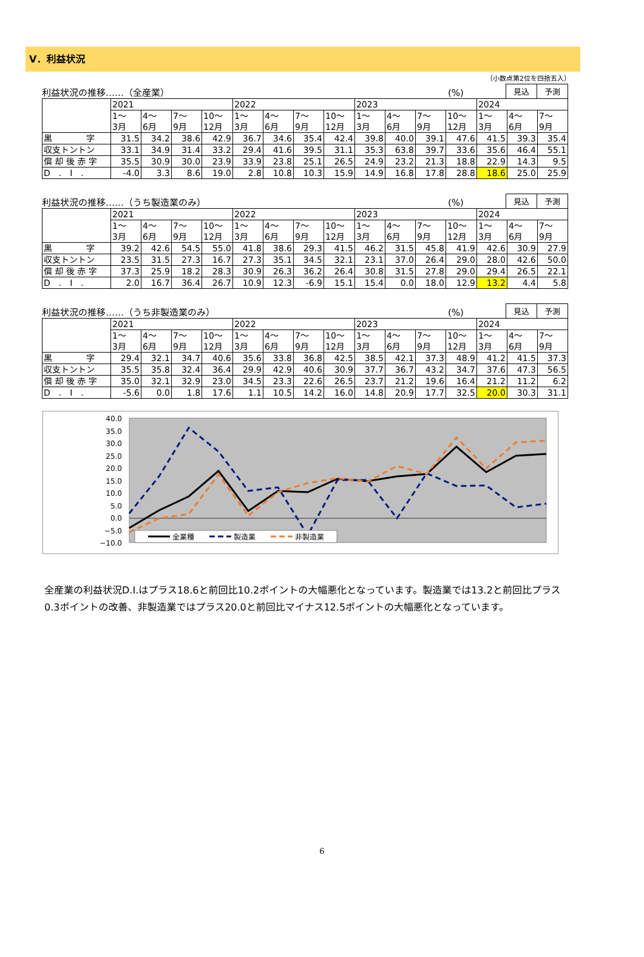Ⅴ．利益状況
（小数点第2位を四捨五入）
利益状況の推移……（全産業） (%)
見込 予測
| | 2021 | | | | 2022 | | | | 2023 | | | | 2024 | | |
| --- | --- | --- | --- | --- | --- | --- | --- | --- | --- | --- | --- | --- | --- | --- | --- |
| | 1～ 3月 | 4～ 6月 | 7～ 9月 | 10～ 12月 | 1～ 3月 | 4～ 6月 | 7～ 9月 | 10～ 12月 | 1～ 3月 | 4～ 6月 | 7～ 9月 | 10～ 12月 | 1～ 3月 | 4～ 6月 | 7～ 9月 |
| 黒 字 | 31.5 | 34.2 | 38.6 | 42.9 | 36.7 | 34.6 | 35.4 | 42.4 | 39.8 | 40.0 | 39.1 | 47.6 | 41.5 | 39.3 | 35.4 |
| 収支トントン | 33.1 | 34.9 | 31.4 | 33.2 | 29.4 | 41.6 | 39.5 | 31.1 | 35.3 | 63.8 | 39.7 | 33.6 | 35.6 | 46.4 | 55.1 |
| 償 却 後 赤 字 | 35.5 | 30.9 | 30.0 | 23.9 | 33.9 | 23.8 | 25.1 | 26.5 | 24.9 | 23.2 | 21.3 | 18.8 | 22.9 | 14.3 | 9.5 |
| D . I . | -4.0 | 3.3 | 8.6 | 19.0 | 2.8 | 10.8 | 10.3 | 15.9 | 14.9 | 16.8 | 17.8 | 28.8 | 18.6 | 25.0 | 25.9 |
利益状況の推移……（うち製造業のみ） (%)
見込 予測
| | 2021 | | | | 2022 | | | | 2023 | | | | 2024 | | |
| --- | --- | --- | --- | --- | --- | --- | --- | --- | --- | --- | --- | --- | --- | --- | --- |
| | 1～ 3月 | 4～ 6月 | 7～ 9月 | 10～ 12月 | 1～ 3月 | 4～ 6月 | 7～ 9月 | 10～ 12月 | 1～ 3月 | 4～ 6月 | 7～ 9月 | 10～ 12月 | 1～ 3月 | 4～ 6月 | 7～ 9月 |
| 黒 字 | 39.2 | 42.6 | 54.5 | 55.0 | 41.8 | 38.6 | 29.3 | 41.5 | 46.2 | 31.5 | 45.8 | 41.9 | 42.6 | 30.9 | 27.9 |
| 収支トントン | 23.5 | 31.5 | 27.3 | 16.7 | 27.3 | 35.1 | 34.5 | 32.1 | 23.1 | 37.0 | 26.4 | 29.0 | 28.0 | 42.6 | 50.0 |
| 償 却 後 赤 字 | 37.3 | 25.9 | 18.2 | 28.3 | 30.9 | 26.3 | 36.2 | 26.4 | 30.8 | 31.5 | 27.8 | 29.0 | 29.4 | 26.5 | 22.1 |
| D . I . | 2.0 | 16.7 | 36.4 | 26.7 | 10.9 | 12.3 | -6.9 | 15.1 | 15.4 | 0.0 | 18.0 | 12.9 | 13.2 | 4.4 | 5.8 |
利益状況の推移……（うち非製造業のみ） (%)
見込 予測
| | 2021 | | | | 2022 | | | | 2023 | | | | 2024 | | |
| --- | --- | --- | --- | --- | --- | --- | --- | --- | --- | --- | --- | --- | --- | --- | --- |
| | 1～ 3月 | 4～ 6月 | 7～ 9月 | 10～ 12月 | 1～ 3月 | 4～ 6月 | 7～ 9月 | 10～ 12月 | 1～ 3月 | 4～ 6月 | 7～ 9月 | 10～ 12月 | 1～ 3月 | 4～ 6月 | 7～ 9月 |
| 黒 字 | 29.4 | 32.1 | 34.7 | 40.6 | 35.6 | 33.8 | 36.8 | 42.5 | 38.5 | 42.1 | 37.3 | 48.9 | 41.2 | 41.5 | 37.3 |
| 収支トントン | 35.5 | 35.8 | 32.4 | 36.4 | 29.9 | 42.9 | 40.6 | 30.9 | 37.7 | 36.7 | 43.2 | 34.7 | 37.6 | 47.3 | 56.5 |
| 償 却 後 赤 字 | 35.0 | 32.1 | 32.9 | 23.0 | 34.5 | 23.3 | 22.6 | 26.5 | 23.7 | 21.2 | 19.6 | 16.4 | 21.2 | 11.2 | 6.2 |
| D . I . | -5.6 | 0.0 | 1.8 | 17.6 | 1.1 | 10.5 | 14.2 | 16.0 | 14.8 | 20.9 | 17.7 | 32.5 | 20.0 | 30.3 | 31.1 |
40.0
35.0
30.0
25.0
20.0
15.0
10.0
5.0
0.0
−5.0
−10.0
全業種
製造業
非製造業
全産業の利益状況D.I.はプラス18.6と前回比10.2ポイントの大幅悪化となっています。製造業では13.2と前回比プラス0.3ポイントの改善、非製造業ではプラス20.0と前回比マイナス12.5ポイントの大幅悪化となっています。
6